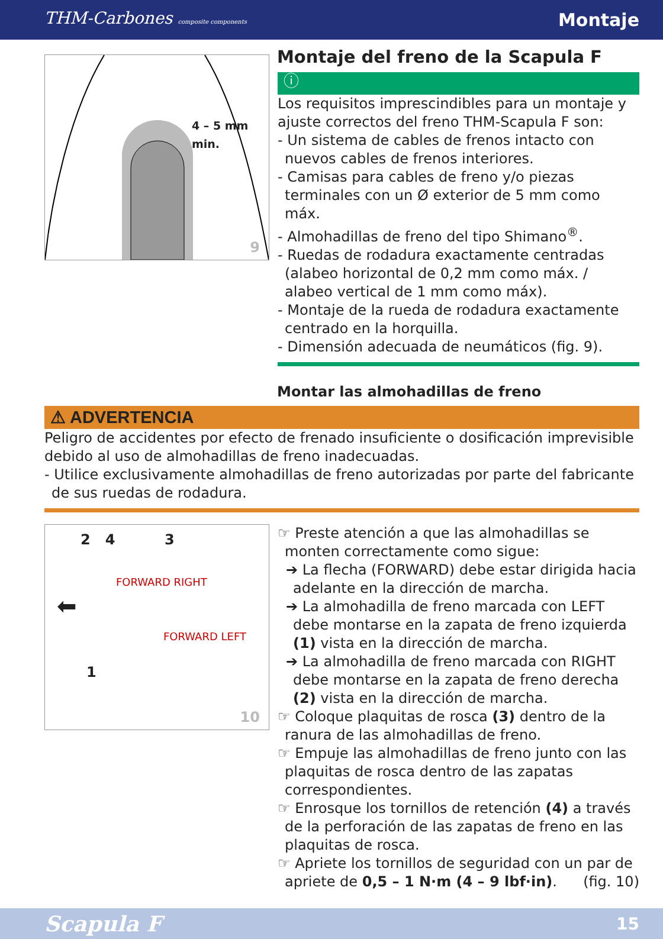THM-Carbones composite components Montaje
Montaje del freno de la Scapula F
4 – 5 mm min.
9
ⓘ
Los requisitos imprescindibles para un montaje y ajuste correctos del freno THM-Scapula F son:
- Un sistema de cables de frenos intacto con nuevos cables de frenos interiores.
- Camisas para cables de freno y/o piezas terminales con un Ø exterior de 5 mm como máx.
- Almohadillas de freno del tipo Shimano<sup>®</sup>.
- Ruedas de rodadura exactamente centradas (alabeo horizontal de 0,2 mm como máx. / alabeo vertical de 1 mm como máx).
- Montaje de la rueda de rodadura exactamente centrado en la horquilla.
- Dimensión adecuada de neumáticos (fig. 9).
Montar las almohadillas de freno
⚠ ADVERTENCIA
Peligro de accidentes por efecto de frenado insuficiente o dosificación imprevisible debido al uso de almohadillas de freno inadecuadas.
- Utilice exclusivamente almohadillas de freno autorizadas por parte del fabricante de sus ruedas de rodadura.
2 4 3
FORWARD RIGHT
⬅
FORWARD LEFT
1
10
☞ Preste atención a que las almohadillas se monten correctamente como sigue:
➔ La flecha (FORWARD) debe estar dirigida hacia adelante en la dirección de marcha.
➔ La almohadilla de freno marcada con LEFT debe montarse en la zapata de freno izquierda (1) vista en la dirección de marcha.
➔ La almohadilla de freno marcada con RIGHT debe montarse en la zapata de freno derecha (2) vista en la dirección de marcha.
☞ Coloque plaquitas de rosca (3) dentro de la ranura de las almohadillas de freno.
☞ Empuje las almohadillas de freno junto con las plaquitas de rosca dentro de las zapatas correspondientes.
☞ Enrosque los tornillos de retención (4) a través de la perforación de las zapatas de freno en las plaquitas de rosca.
☞ Apriete los tornillos de seguridad con un par de apriete de 0,5 – 1 N·m (4 – 9 lbf·in). (fig. 10)
Scapula F 15